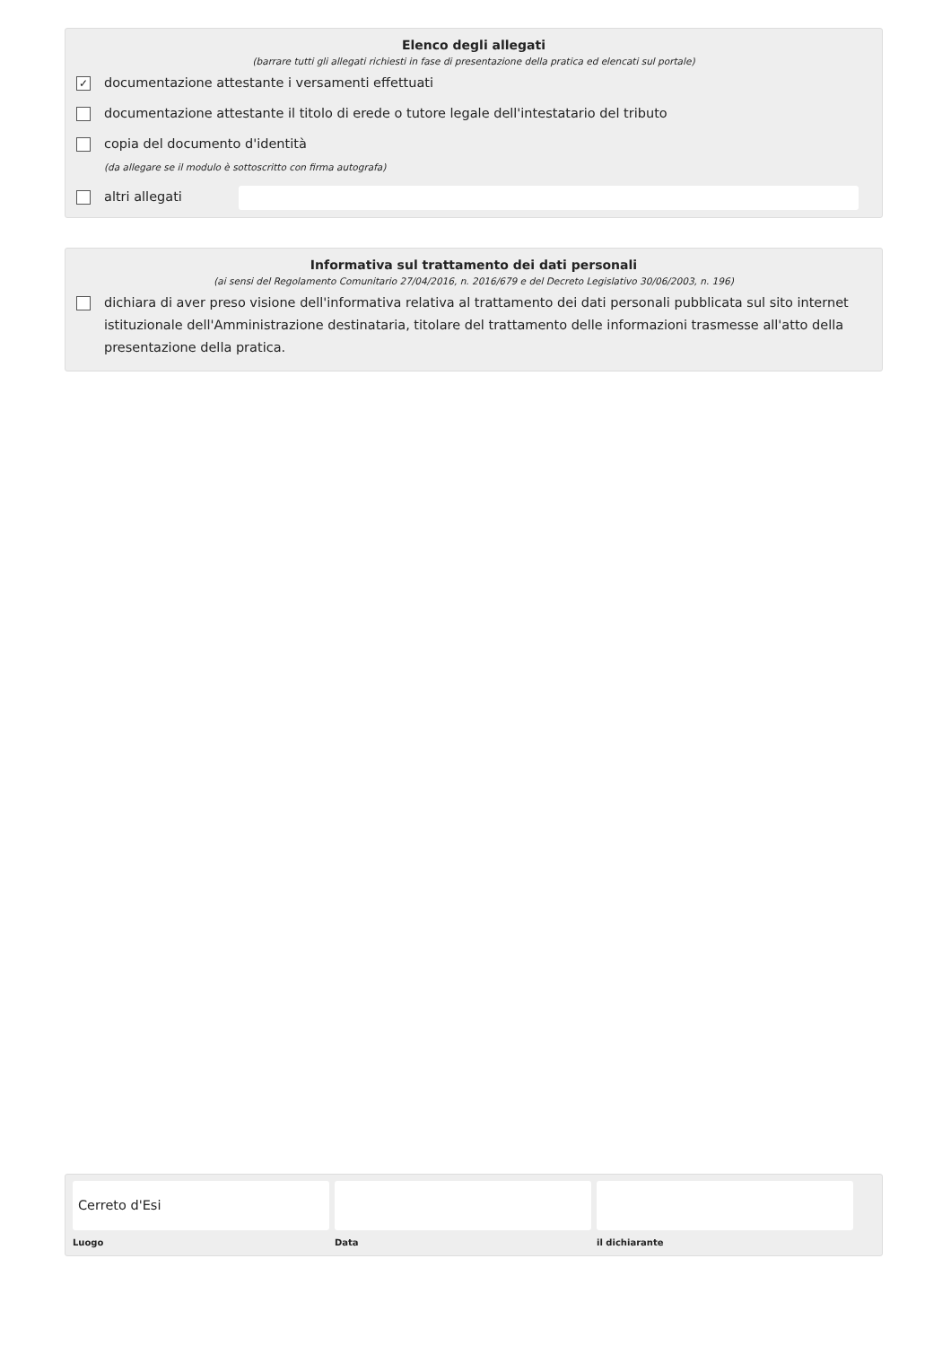Elenco degli allegati
(barrare tutti gli allegati richiesti in fase di presentazione della pratica ed elencati sul portale)
✓
documentazione attestante i versamenti effettuati
documentazione attestante il titolo di erede o tutore legale dell'intestatario del tributo
copia del documento d'identità
(da allegare se il modulo è sottoscritto con firma autografa)
altri allegati
Informativa sul trattamento dei dati personali
(ai sensi del Regolamento Comunitario 27/04/2016, n. 2016/679 e del Decreto Legislativo 30/06/2003, n. 196)
dichiara di aver preso visione dell'informativa relativa al trattamento dei dati personali pubblicata sul sito internet istituzionale dell'Amministrazione destinataria, titolare del trattamento delle informazioni trasmesse all'atto della presentazione della pratica.
Cerreto d'Esi
Luogo
Data il dichiarante